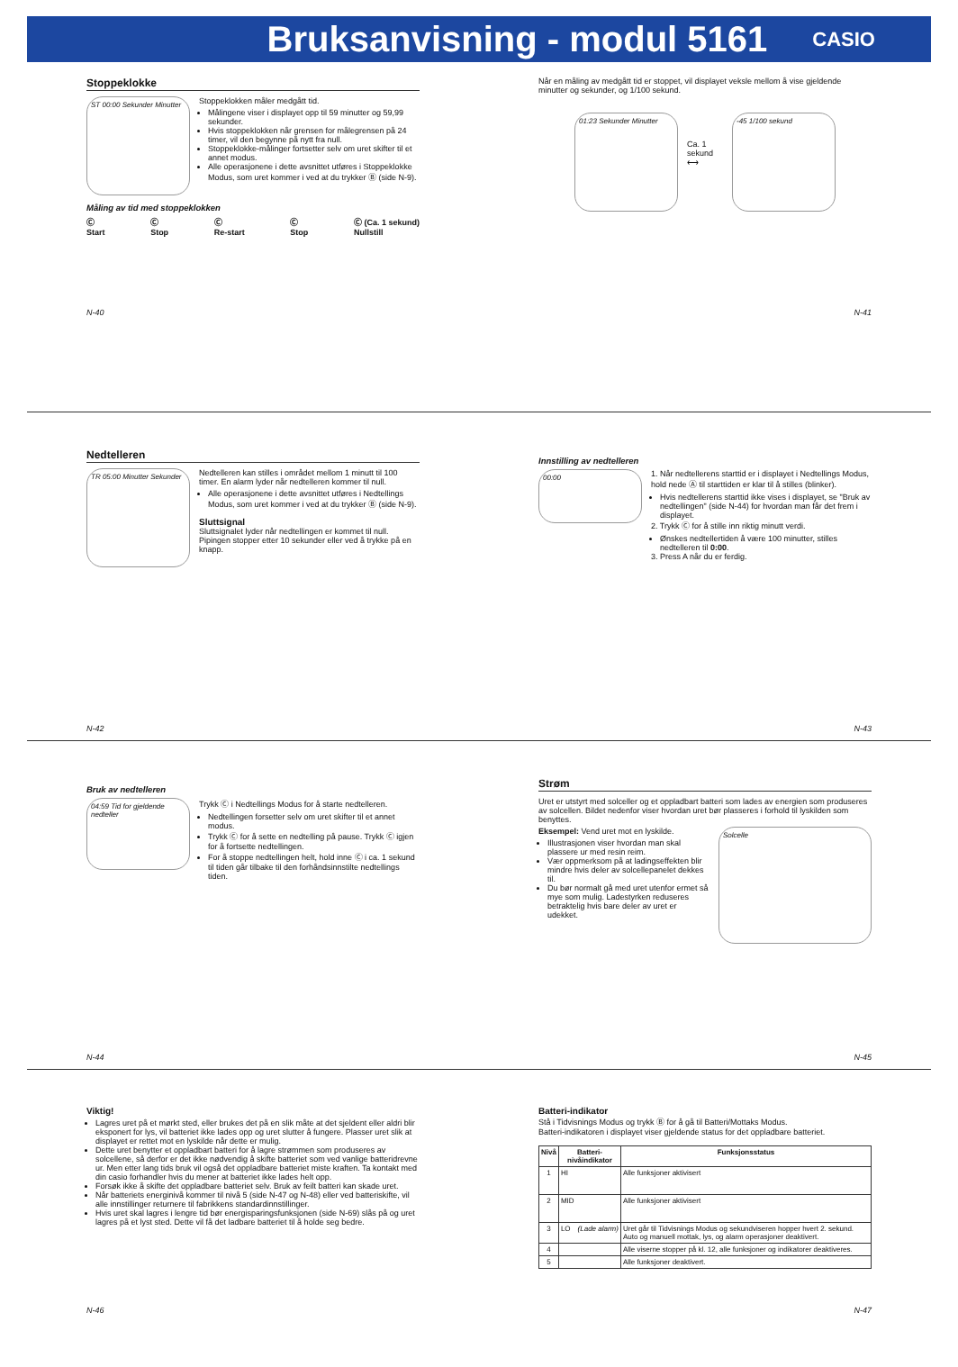Bruksanvisning - modul 5161
CASIO
Stoppeklokke
ST 00:00 Sekunder Minutter
Stoppeklokken måler medgått tid.
Målingene viser i displayet opp til 59 minutter og 59,99 sekunder.
Hvis stoppeklokken når grensen for målegrensen på 24 timer, vil den begynne på nytt fra null.
Stoppeklokke-målinger fortsetter selv om uret skifter til et annet modus.
Alle operasjonene i dette avsnittet utføres i Stoppeklokke Modus, som uret kommer i ved at du trykker Ⓑ (side N-9).
Måling av tid med stoppeklokken
Ⓒ
Start Ⓒ
Stop Ⓒ
Re-start Ⓒ
Stop Ⓒ (Ca. 1 sekund)
Nullstill
N-40
Når en måling av medgått tid er stoppet, vil displayet veksle mellom å vise gjeldende minutter og sekunder, og 1/100 sekund.
01:23 Sekunder Minutter
Ca. 1 sekund ⟷
-45 1/100 sekund
N-41
Nedtelleren
TR 05:00 Minutter Sekunder
Nedtelleren kan stilles i området mellom 1 minutt til 100 timer. En alarm lyder når nedtelleren kommer til null.
Alle operasjonene i dette avsnittet utføres i Nedtellings Modus, som uret kommer i ved at du trykker Ⓑ (side N-9).
Sluttsignal
Sluttsignalet lyder når nedtellingen er kommet til null. Pipingen stopper etter 10 sekunder eller ved å trykke på en knapp.
N-42
Innstilling av nedtelleren
00:00
1. Når nedtellerens starttid er i displayet i Nedtellings Modus, hold nede Ⓐ til starttiden er klar til å stilles (blinker).
Hvis nedtellerens starttid ikke vises i displayet, se "Bruk av nedtellingen" (side N-44) for hvordan man får det frem i displayet.
2. Trykk Ⓒ for å stille inn riktig minutt verdi.
Ønskes nedtellertiden å være 100 minutter, stilles nedtelleren til 0:00.
3. Press A når du er ferdig.
N-43
Bruk av nedtelleren
04:59 Tid for gjeldende nedteller
Trykk Ⓒ i Nedtellings Modus for å starte nedtelleren.
Nedtellingen forsetter selv om uret skifter til et annet modus.
Trykk Ⓒ for å sette en nedtelling på pause. Trykk Ⓒ igjen for å fortsette nedtellingen.
For å stoppe nedtellingen helt, hold inne Ⓒ i ca. 1 sekund til tiden går tilbake til den forhåndsinnstilte nedtellings tiden.
N-44
Strøm
Uret er utstyrt med solceller og et oppladbart batteri som lades av energien som produseres av solcellen. Bildet nedenfor viser hvordan uret bør plasseres i forhold til lyskilden som benyttes.
Eksempel: Vend uret mot en lyskilde.
Illustrasjonen viser hvordan man skal plassere ur med resin reim.
Vær oppmerksom på at ladingseffekten blir mindre hvis deler av solcellepanelet dekkes til.
Du bør normalt gå med uret utenfor ermet så mye som mulig. Ladestyrken reduseres betraktelig hvis bare deler av uret er udekket.
Solcelle
N-45
Viktig!
Lagres uret på et mørkt sted, eller brukes det på en slik måte at det sjeldent eller aldri blir eksponert for lys, vil batteriet ikke lades opp og uret slutter å fungere. Plasser uret slik at displayet er rettet mot en lyskilde når dette er mulig.
Dette uret benytter et oppladbart batteri for å lagre strømmen som produseres av solcellene, så derfor er det ikke nødvendig å skifte batteriet som ved vanlige batteridrevne ur. Men etter lang tids bruk vil også det oppladbare batteriet miste kraften. Ta kontakt med din casio forhandler hvis du mener at batteriet ikke lades helt opp.
Forsøk ikke å skifte det oppladbare batteriet selv. Bruk av feilt batteri kan skade uret.
Når batteriets energinivå kommer til nivå 5 (side N-47 og N-48) eller ved batteriskifte, vil alle innstillinger returnere til fabrikkens standardinnstillinger.
Hvis uret skal lagres i lengre tid bør energisparingsfunksjonen (side N-69) slås på og uret lagres på et lyst sted. Dette vil få det ladbare batteriet til å holde seg bedre.
N-46
Batteri-indikator
Stå i Tidvisnings Modus og trykk Ⓑ for å gå til Batteri/Mottaks Modus.
Batteri-indikatoren i displayet viser gjeldende status for det oppladbare batteriet.
| Nivå | Batteri-nivåindikator | Funksjonsstatus |
| --- | --- | --- |
| 1 | HI | Alle funksjoner aktivisert |
| 2 | MID | Alle funksjoner aktivisert |
| 3 | LO (Lade alarm) | Uret går til Tidvisnings Modus og sekundviseren hopper hvert 2. sekund. Auto og manuell mottak, lys, og alarm operasjoner deaktivert. |
| 4 | | Alle viserne stopper på kl. 12, alle funksjoner og indikatorer deaktiveres. |
| 5 | | Alle funksjoner deaktivert. |
N-47